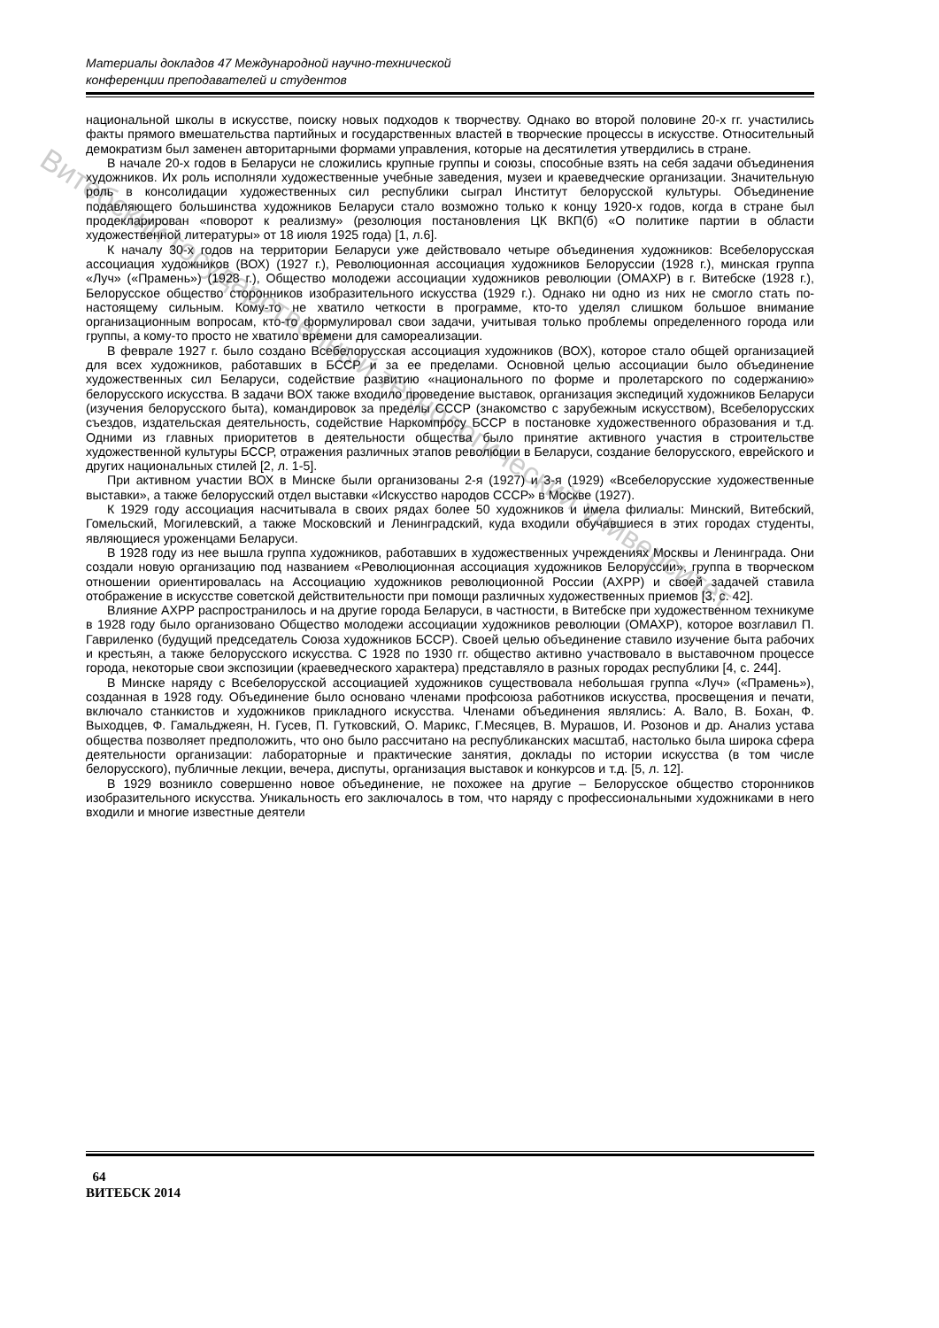Витебский государственный технологический университет
Материалы докладов 47 Международной научно-технической
конференции преподавателей и студентов
национальной школы в искусстве, поиску новых подходов к творчеству. Однако во второй половине 20-х гг. участились факты прямого вмешательства партийных и государственных властей в творческие процессы в искусстве. Относительный демократизм был заменен авторитарными формами управления, которые на десятилетия утвердились в стране.
В начале 20-х годов в Беларуси не сложились крупные группы и союзы, способные взять на себя задачи объединения художников. Их роль исполняли художественные учебные заведения, музеи и краеведческие организации. Значительную роль в консолидации художественных сил республики сыграл Институт белорусской культуры. Объединение подавляющего большинства художников Беларуси стало возможно только к концу 1920-х годов, когда в стране был продекларирован «поворот к реализму» (резолюция постановления ЦК ВКП(б) «О политике партии в области художественной литературы» от 18 июля 1925 года) [1, л.6].
К началу 30-х годов на территории Беларуси уже действовало четыре объединения художников: Всебелорусская ассоциация художников (ВОХ) (1927 г.), Революционная ассоциация художников Белоруссии (1928 г.), минская группа «Луч» («Прамень») (1928 г.), Общество молодежи ассоциации художников революции (ОМАХР) в г. Витебске (1928 г.), Белорусское общество сторонников изобразительного искусства (1929 г.). Однако ни одно из них не смогло стать по-настоящему сильным. Кому-то не хватило четкости в программе, кто-то уделял слишком большое внимание организационным вопросам, кто-то формулировал свои задачи, учитывая только проблемы определенного города или группы, а кому-то просто не хватило времени для самореализации.
В феврале 1927 г. было создано Всебелорусская ассоциация художников (ВОХ), которое стало общей организацией для всех художников, работавших в БССР и за ее пределами. Основной целью ассоциации было объединение художественных сил Беларуси, содействие развитию «национального по форме и пролетарского по содержанию» белорусского искусства. В задачи ВОХ также входило проведение выставок, организация экспедиций художников Беларуси (изучения белорусского быта), командировок за пределы СССР (знакомство с зарубежным искусством), Всебелорусских съездов, издательская деятельность, содействие Наркомпросу БССР в постановке художественного образования и т.д. Одними из главных приоритетов в деятельности общества было принятие активного участия в строительстве художественной культуры БССР, отражения различных этапов революции в Беларуси, создание белорусского, еврейского и других национальных стилей [2, л. 1-5].
При активном участии ВОХ в Минске были организованы 2-я (1927) и 3-я (1929) «Всебелорусские художественные выставки», а также белорусский отдел выставки «Искусство народов СССР» в Москве (1927).
К 1929 году ассоциация насчитывала в своих рядах более 50 художников и имела филиалы: Минский, Витебский, Гомельский, Могилевский, а также Московский и Ленинградский, куда входили обучавшиеся в этих городах студенты, являющиеся уроженцами Беларуси.
В 1928 году из нее вышла группа художников, работавших в художественных учреждениях Москвы и Ленинграда. Они создали новую организацию под названием «Революционная ассоциация художников Белоруссии», группа в творческом отношении ориентировалась на Ассоциацию художников революционной России (АХРР) и своей задачей ставила отображение в искусстве советской действительности при помощи различных художественных приемов [3, с. 42].
Влияние АХРР распространилось и на другие города Беларуси, в частности, в Витебске при художественном техникуме в 1928 году было организовано Общество молодежи ассоциации художников революции (ОМАХР), которое возглавил П. Гавриленко (будущий председатель Союза художников БССР). Своей целью объединение ставило изучение быта рабочих и крестьян, а также белорусского искусства. С 1928 по 1930 гг. общество активно участвовало в выставочном процессе города, некоторые свои экспозиции (краеведческого характера) представляло в разных городах республики [4, с. 244].
В Минске наряду с Всебелорусской ассоциацией художников существовала небольшая группа «Луч» («Прамень»), созданная в 1928 году. Объединение было основано членами профсоюза работников искусства, просвещения и печати, включало станкистов и художников прикладного искусства. Членами объединения являлись: А. Вало, В. Бохан, Ф. Выходцев, Ф. Гамальджеян, Н. Гусев, П. Гутковский, О. Марикс, Г.Месяцев, В. Мурашов, И. Розонов и др. Анализ устава общества позволяет предположить, что оно было рассчитано на республиканских масштаб, настолько была широка сфера деятельности организации: лабораторные и практические занятия, доклады по истории искусства (в том числе белорусского), публичные лекции, вечера, диспуты, организация выставок и конкурсов и т.д. [5, л. 12].
В 1929 возникло совершенно новое объединение, не похожее на другие – Белорусское общество сторонников изобразительного искусства. Уникальность его заключалось в том, что наряду с профессиональными художниками в него входили и многие известные деятели
64
ВИТЕБСК 2014